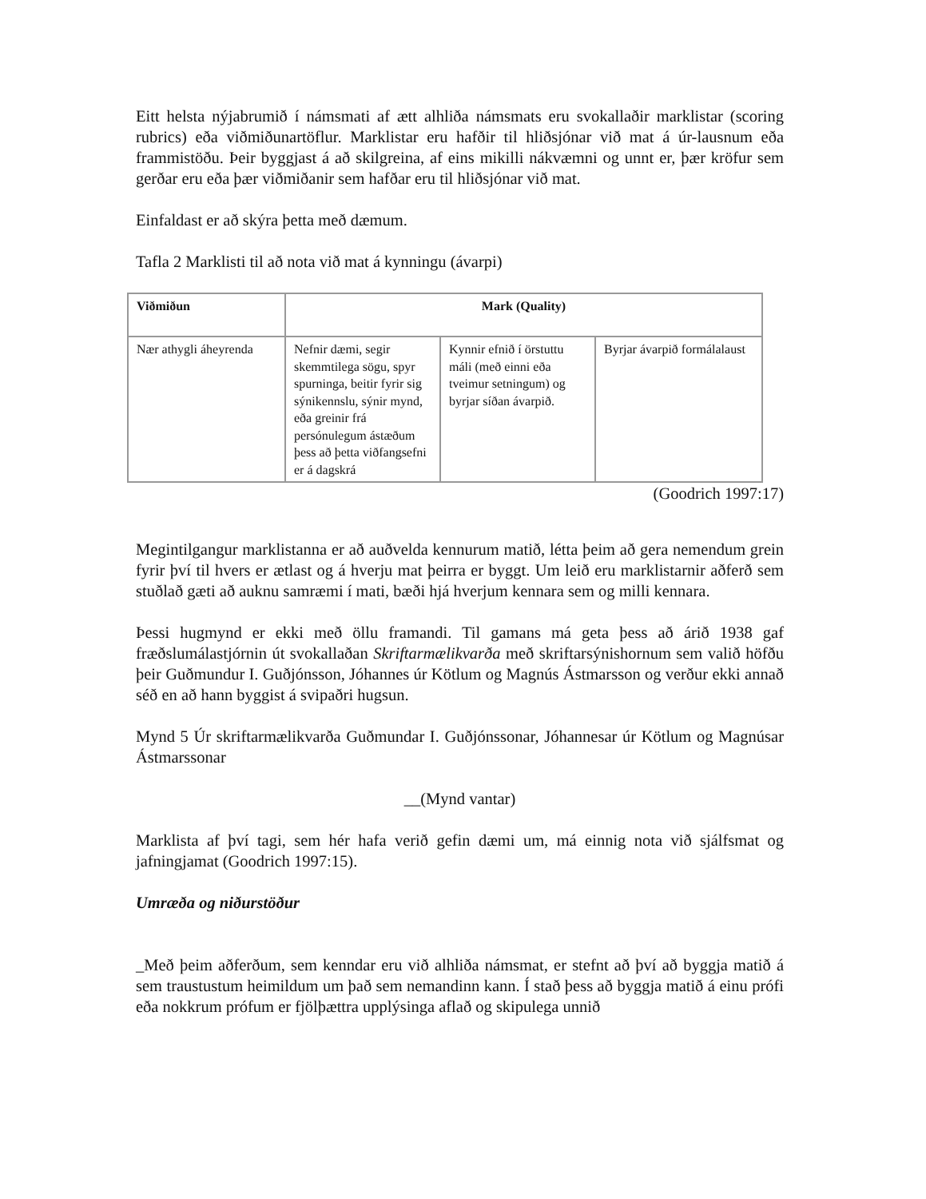Eitt helsta nýjabrumið í námsmati af ætt alhliða námsmats eru svokallaðir marklistar (scoring rubrics) eða viðmiðunartöflur. Marklistar eru hafðir til hliðsjónar við mat á úr-lausnum eða frammistöðu. Þeir byggjast á að skilgreina, af eins mikilli nákvæmni og unnt er, þær kröfur sem gerðar eru eða þær viðmiðanir sem hafðar eru til hliðsjónar við mat.
Einfaldast er að skýra þetta með dæmum.
Tafla 2 Marklisti til að nota við mat á kynningu (ávarpi)
| Viðmiðun | Mark (Quality) | | |
| --- | --- | --- | --- |
| Nær athygli áheyrenda | Nefnir dæmi, segir skemmtilega sögu, spyr spurninga, beitir fyrir sig sýnikennslu, sýnir mynd, eða greinir frá persónulegum ástæðum þess að þetta viðfangsefni er á dagskrá | Kynnir efnið í örstuttu máli (með einni eða tveimur setningum) og byrjar síðan ávarpið. | Byrjar ávarpið formálalaust |
(Goodrich 1997:17)
Megintilgangur marklistanna er að auðvelda kennurum matið, létta þeim að gera nemendum grein fyrir því til hvers er ætlast og á hverju mat þeirra er byggt. Um leið eru marklistarnir aðferð sem stuðlað gæti að auknu samræmi í mati, bæði hjá hverjum kennara sem og milli kennara.
Þessi hugmynd er ekki með öllu framandi. Til gamans má geta þess að árið 1938 gaf fræðslumálastjórnin út svokallaðan Skriftarmælikvarða með skriftarsýnishornum sem valið höfðu þeir Guðmundur I. Guðjónsson, Jóhannes úr Kötlum og Magnús Ástmarsson og verður ekki annað séð en að hann byggist á svipaðri hugsun.
Mynd 5 Úr skriftarmælikvarða Guðmundar I. Guðjónssonar, Jóhannesar úr Kötlum og Magnúsar Ástmarssonar
__(Mynd vantar)
Marklista af því tagi, sem hér hafa verið gefin dæmi um, má einnig nota við sjálfsmat og jafningjamat (Goodrich 1997:15).
Umræða og niðurstöður
_Með þeim aðferðum, sem kenndar eru við alhliða námsmat, er stefnt að því að byggja matið á sem traustustum heimildum um það sem nemandinn kann. Í stað þess að byggja matið á einu prófi eða nokkrum prófum er fjölþættra upplýsinga aflað og skipulega unnið